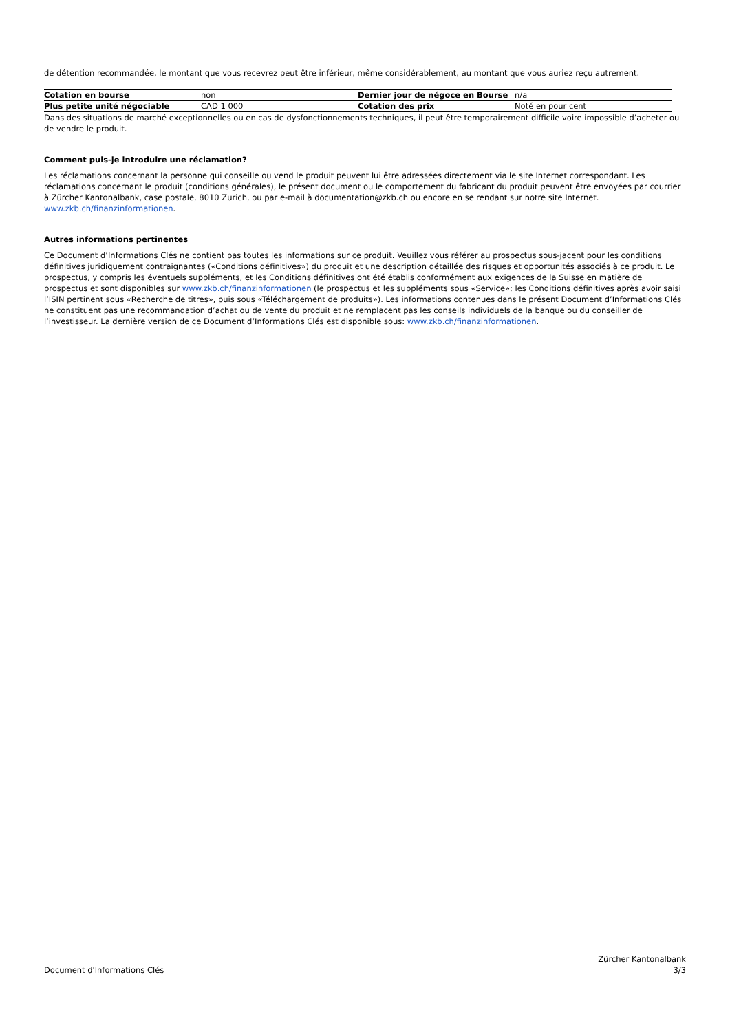de détention recommandée, le montant que vous recevrez peut être inférieur, même considérablement, au montant que vous auriez reçu autrement.
| Cotation en bourse | non | Dernier jour de négoce en Bourse | n/a |
| Plus petite unité négociable | CAD 1 000 | Cotation des prix | Noté en pour cent |
Dans des situations de marché exceptionnelles ou en cas de dysfonctionnements techniques, il peut être temporairement difficile voire impossible d’acheter ou de vendre le produit.
Comment puis-je introduire une réclamation?
Les réclamations concernant la personne qui conseille ou vend le produit peuvent lui être adressées directement via le site Internet correspondant. Les réclamations concernant le produit (conditions générales), le présent document ou le comportement du fabricant du produit peuvent être envoyées par courrier à Zürcher Kantonalbank, case postale, 8010 Zurich, ou par e-mail à documentation@zkb.ch ou encore en se rendant sur notre site Internet.
www.zkb.ch/finanzinformationen.
Autres informations pertinentes
Ce Document d’Informations Clés ne contient pas toutes les informations sur ce produit. Veuillez vous référer au prospectus sous-jacent pour les conditions définitives juridiquement contraignantes («Conditions définitives») du produit et une description détaillée des risques et opportunités associés à ce produit. Le prospectus, y compris les éventuels suppléments, et les Conditions définitives ont été établis conformément aux exigences de la Suisse en matière de prospectus et sont disponibles sur www.zkb.ch/finanzinformationen (le prospectus et les suppléments sous «Service»; les Conditions définitives après avoir saisi l’ISIN pertinent sous «Recherche de titres», puis sous «Téléchargement de produits»). Les informations contenues dans le présent Document d’Informations Clés ne constituent pas une recommandation d’achat ou de vente du produit et ne remplacent pas les conseils individuels de la banque ou du conseiller de l’investisseur. La dernière version de ce Document d’Informations Clés est disponible sous: www.zkb.ch/finanzinformationen.
Document d'Informations Clés
Zürcher Kantonalbank
3/3